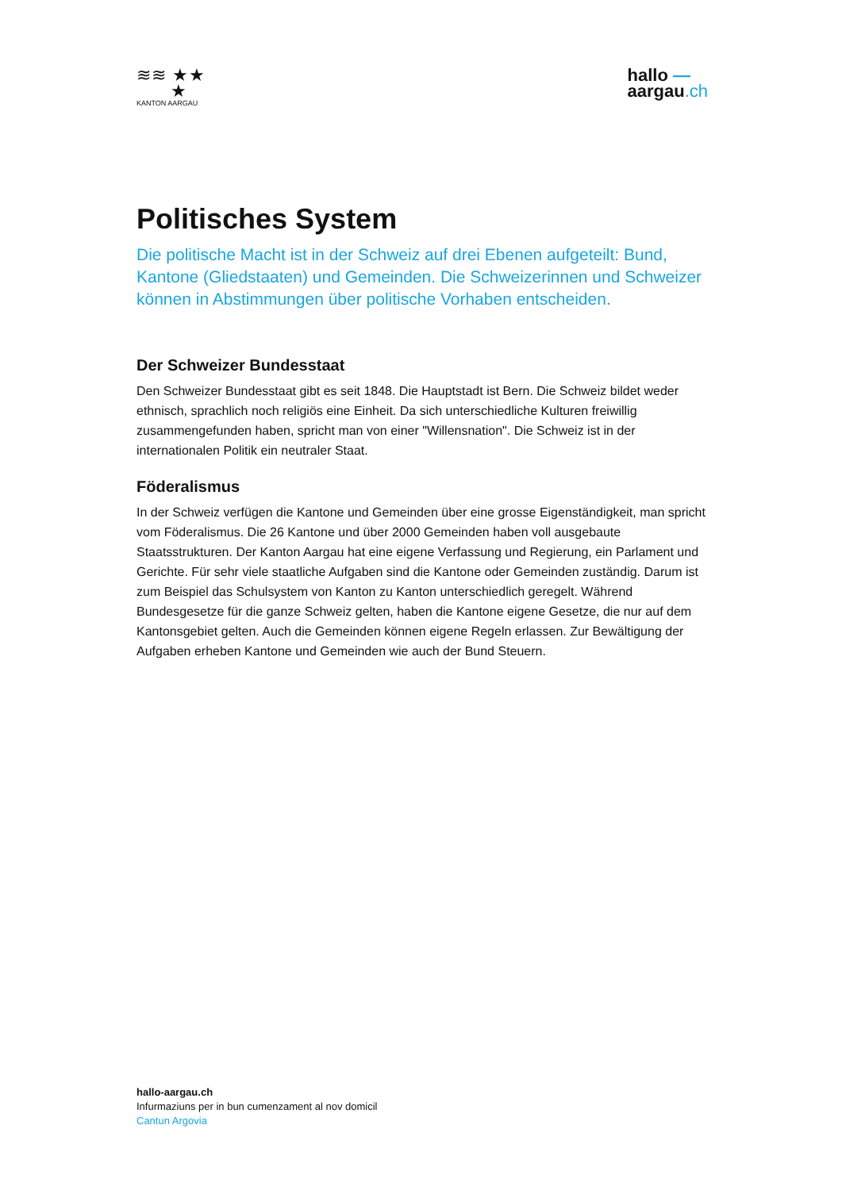≋≋ ★★
★
KANTON AARGAU
hallo —
aargau.ch
Politisches System
Die politische Macht ist in der Schweiz auf drei Ebenen aufgeteilt: Bund, Kantone (Gliedstaaten) und Gemeinden. Die Schweizerinnen und Schweizer können in Abstimmungen über politische Vorhaben entscheiden.
Der Schweizer Bundesstaat
Den Schweizer Bundesstaat gibt es seit 1848. Die Hauptstadt ist Bern. Die Schweiz bildet weder ethnisch, sprachlich noch religiös eine Einheit. Da sich unterschiedliche Kulturen freiwillig zusammengefunden haben, spricht man von einer "Willensnation". Die Schweiz ist in der internationalen Politik ein neutraler Staat.
Föderalismus
In der Schweiz verfügen die Kantone und Gemeinden über eine grosse Eigenständigkeit, man spricht vom Föderalismus. Die 26 Kantone und über 2000 Gemeinden haben voll ausgebaute Staatsstrukturen. Der Kanton Aargau hat eine eigene Verfassung und Regierung, ein Parlament und Gerichte. Für sehr viele staatliche Aufgaben sind die Kantone oder Gemeinden zuständig. Darum ist zum Beispiel das Schulsystem von Kanton zu Kanton unterschiedlich geregelt. Während Bundesgesetze für die ganze Schweiz gelten, haben die Kantone eigene Gesetze, die nur auf dem Kantonsgebiet gelten. Auch die Gemeinden können eigene Regeln erlassen. Zur Bewältigung der Aufgaben erheben Kantone und Gemeinden wie auch der Bund Steuern.
hallo-aargau.ch
Infurmaziuns per in bun cumenzament al nov domicil
Cantun Argovia